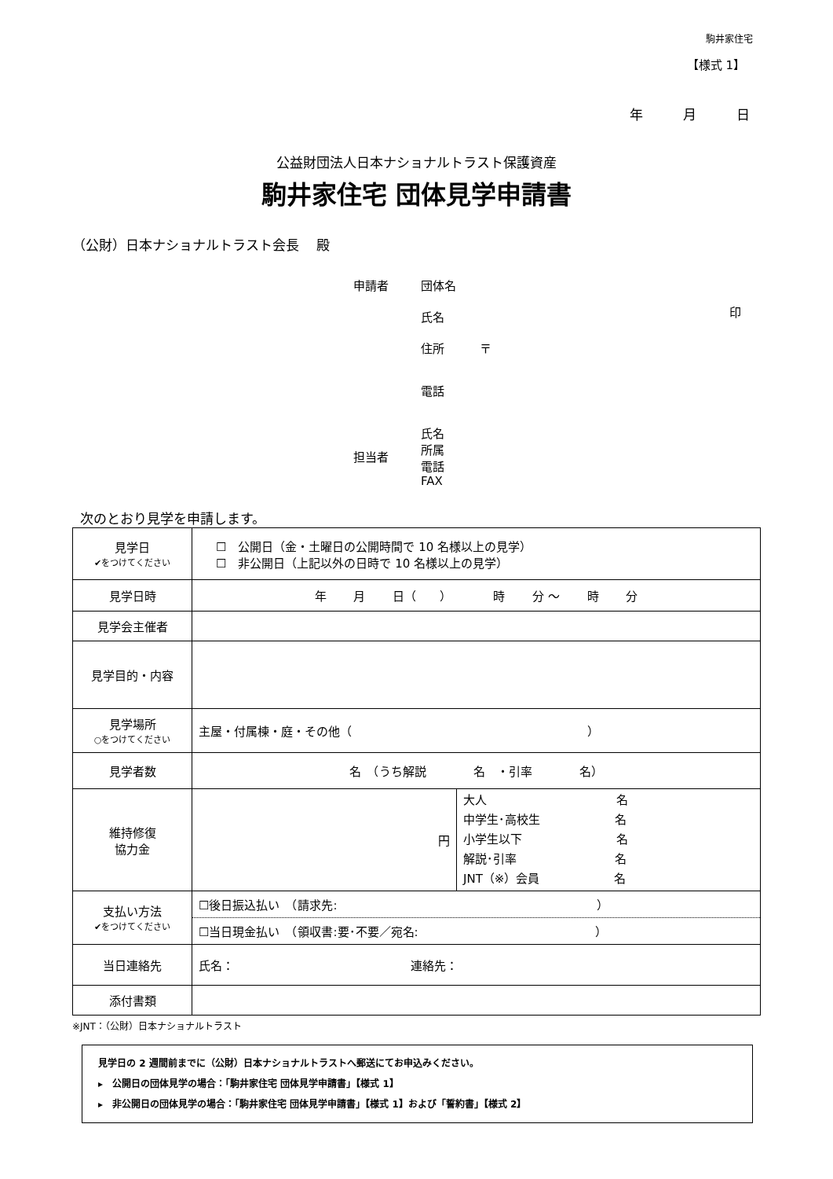駒井家住宅
【様式 1】
年　　　月　　　日
公益財団法人日本ナショナルトラスト保護資産
駒井家住宅 団体見学申請書
（公財）日本ナショナルトラスト会長　 殿
| 申請者 | 団体名 | |
| | 氏名 | 印 |
| | 住所 〒 | |
| | 電話 | |
| 担当者 | 氏名 所属 電話 FAX | |
次のとおり見学を申請します。
| 見学日 ✔をつけてください | ☐ 公開日（金・土曜日の公開時間で 10 名様以上の見学） ☐ 非公開日（上記以外の日時で 10 名様以上の見学） |
| 見学日時 | 年 月 日（ ） 時 分 〜 時 分 |
| 見学会主催者 | |
| 見学目的・内容 | |
| 見学場所 ○をつけてください | 主屋・付属棟・庭・その他（ ） |
| 見学者数 | 名 （うち解説 名 ・引率 名） |
| 維持修復 協力金 | / 円 / 大人 名 中学生･高校生 名 小学生以下 名 解説･引率 名 JNT（※）会員 名 / |
| 支払い方法 ✔をつけてください | ☐後日振込払い （請求先: ） ☐当日現金払い （領収書:要･不要／宛名: ） |
| 当日連絡先 | 氏名： 連絡先： |
| 添付書類 | |
※JNT：（公財）日本ナショナルトラスト
見学日の 2 週間前までに（公財）日本ナショナルトラストへ郵送にてお申込みください。
▸　公開日の団体見学の場合：「駒井家住宅 団体見学申請書」【様式 1】
▸　非公開日の団体見学の場合：「駒井家住宅 団体見学申請書」【様式 1】および「誓約書」【様式 2】